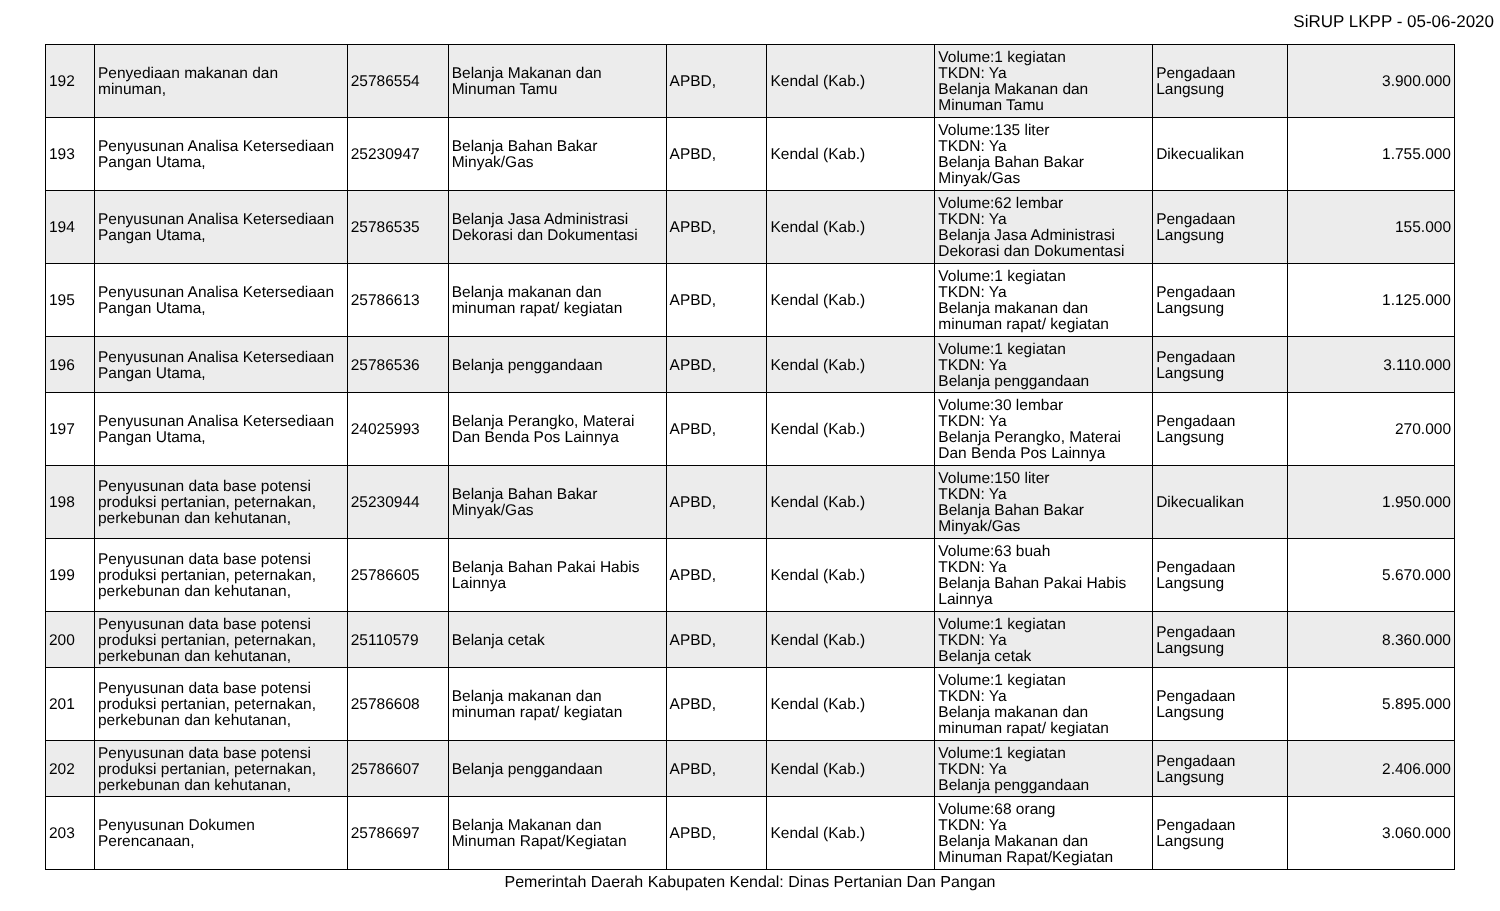SiRUP LKPP - 05-06-2020
| 192 | Penyediaan makanan dan minuman, | 25786554 | Belanja Makanan dan Minuman Tamu | APBD, | Kendal (Kab.) | Volume:1 kegiatan TKDN: Ya Belanja Makanan dan Minuman Tamu | Pengadaan Langsung | 3.900.000 |
| 193 | Penyusunan Analisa Ketersediaan Pangan Utama, | 25230947 | Belanja Bahan Bakar Minyak/Gas | APBD, | Kendal (Kab.) | Volume:135 liter TKDN: Ya Belanja Bahan Bakar Minyak/Gas | Dikecualikan | 1.755.000 |
| 194 | Penyusunan Analisa Ketersediaan Pangan Utama, | 25786535 | Belanja Jasa Administrasi Dekorasi dan Dokumentasi | APBD, | Kendal (Kab.) | Volume:62 lembar TKDN: Ya Belanja Jasa Administrasi Dekorasi dan Dokumentasi | Pengadaan Langsung | 155.000 |
| 195 | Penyusunan Analisa Ketersediaan Pangan Utama, | 25786613 | Belanja makanan dan minuman rapat/ kegiatan | APBD, | Kendal (Kab.) | Volume:1 kegiatan TKDN: Ya Belanja makanan dan minuman rapat/ kegiatan | Pengadaan Langsung | 1.125.000 |
| 196 | Penyusunan Analisa Ketersediaan Pangan Utama, | 25786536 | Belanja penggandaan | APBD, | Kendal (Kab.) | Volume:1 kegiatan TKDN: Ya Belanja penggandaan | Pengadaan Langsung | 3.110.000 |
| 197 | Penyusunan Analisa Ketersediaan Pangan Utama, | 24025993 | Belanja Perangko, Materai Dan Benda Pos Lainnya | APBD, | Kendal (Kab.) | Volume:30 lembar TKDN: Ya Belanja Perangko, Materai Dan Benda Pos Lainnya | Pengadaan Langsung | 270.000 |
| 198 | Penyusunan data base potensi produksi pertanian, peternakan, perkebunan dan kehutanan, | 25230944 | Belanja Bahan Bakar Minyak/Gas | APBD, | Kendal (Kab.) | Volume:150 liter TKDN: Ya Belanja Bahan Bakar Minyak/Gas | Dikecualikan | 1.950.000 |
| 199 | Penyusunan data base potensi produksi pertanian, peternakan, perkebunan dan kehutanan, | 25786605 | Belanja Bahan Pakai Habis Lainnya | APBD, | Kendal (Kab.) | Volume:63 buah TKDN: Ya Belanja Bahan Pakai Habis Lainnya | Pengadaan Langsung | 5.670.000 |
| 200 | Penyusunan data base potensi produksi pertanian, peternakan, perkebunan dan kehutanan, | 25110579 | Belanja cetak | APBD, | Kendal (Kab.) | Volume:1 kegiatan TKDN: Ya Belanja cetak | Pengadaan Langsung | 8.360.000 |
| 201 | Penyusunan data base potensi produksi pertanian, peternakan, perkebunan dan kehutanan, | 25786608 | Belanja makanan dan minuman rapat/ kegiatan | APBD, | Kendal (Kab.) | Volume:1 kegiatan TKDN: Ya Belanja makanan dan minuman rapat/ kegiatan | Pengadaan Langsung | 5.895.000 |
| 202 | Penyusunan data base potensi produksi pertanian, peternakan, perkebunan dan kehutanan, | 25786607 | Belanja penggandaan | APBD, | Kendal (Kab.) | Volume:1 kegiatan TKDN: Ya Belanja penggandaan | Pengadaan Langsung | 2.406.000 |
| 203 | Penyusunan Dokumen Perencanaan, | 25786697 | Belanja Makanan dan Minuman Rapat/Kegiatan | APBD, | Kendal (Kab.) | Volume:68 orang TKDN: Ya Belanja Makanan dan Minuman Rapat/Kegiatan | Pengadaan Langsung | 3.060.000 |
Pemerintah Daerah Kabupaten Kendal: Dinas Pertanian Dan Pangan